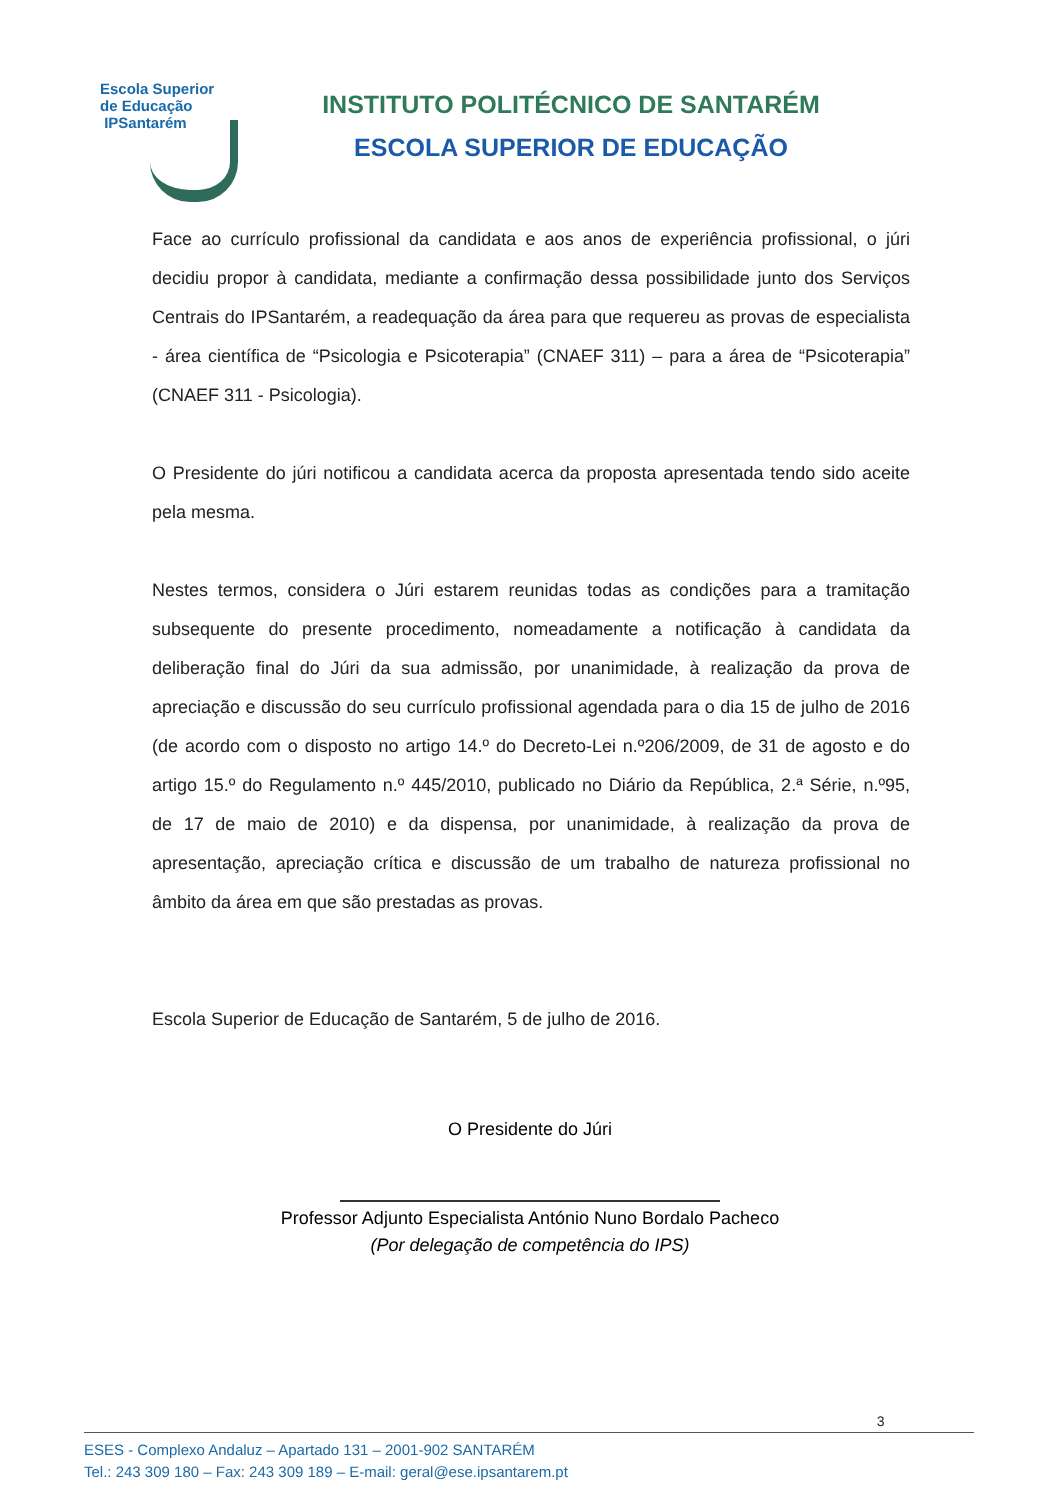Escola Superior
de Educação
IPSantarém
INSTITUTO POLITÉCNICO DE SANTARÉM
ESCOLA SUPERIOR DE EDUCAÇÃO
Face ao currículo profissional da candidata e aos anos de experiência profissional, o júri decidiu propor à candidata, mediante a confirmação dessa possibilidade junto dos Serviços Centrais do IPSantarém, a readequação da área para que requereu as provas de especialista - área científica de “Psicologia e Psicoterapia” (CNAEF 311) – para a área de “Psicoterapia” (CNAEF 311 - Psicologia).
O Presidente do júri notificou a candidata acerca da proposta apresentada tendo sido aceite pela mesma.
Nestes termos, considera o Júri estarem reunidas todas as condições para a tramitação subsequente do presente procedimento, nomeadamente a notificação à candidata da deliberação final do Júri da sua admissão, por unanimidade, à realização da prova de apreciação e discussão do seu currículo profissional agendada para o dia 15 de julho de 2016 (de acordo com o disposto no artigo 14.º do Decreto-Lei n.º206/2009, de 31 de agosto e do artigo 15.º do Regulamento n.º 445/2010, publicado no Diário da República, 2.ª Série, n.º95, de 17 de maio de 2010) e da dispensa, por unanimidade, à realização da prova de apresentação, apreciação crítica e discussão de um trabalho de natureza profissional no âmbito da área em que são prestadas as provas.
Escola Superior de Educação de Santarém, 5 de julho de 2016.
O Presidente do Júri
Professor Adjunto Especialista António Nuno Bordalo Pacheco
(Por delegação de competência do IPS)
3
ESES - Complexo Andaluz – Apartado 131 – 2001-902 SANTARÉM
Tel.: 243 309 180 – Fax: 243 309 189 – E-mail: geral@ese.ipsantarem.pt